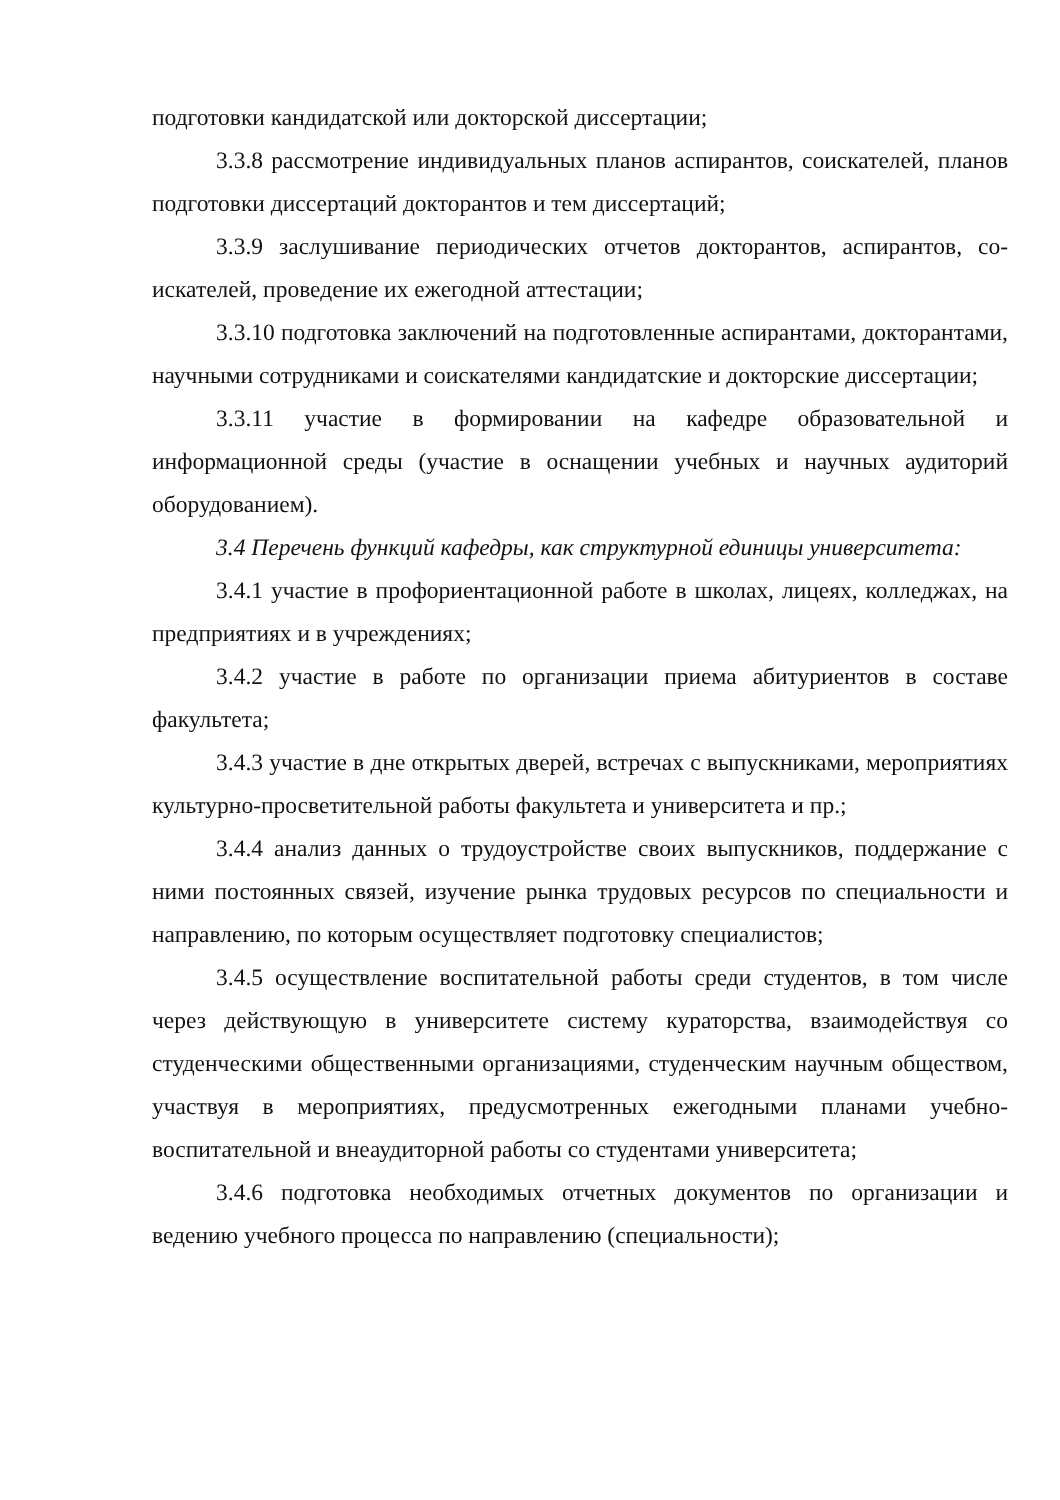подготовки кандидатской или докторской диссертации;
3.3.8 рассмотрение индивидуальных планов аспирантов, соискателей, планов подготовки диссертаций докторантов и тем диссертаций;
3.3.9 заслушивание периодических отчетов докторантов, аспирантов, со-искателей, проведение их ежегодной аттестации;
3.3.10 подготовка заключений на подготовленные аспирантами, докторантами, научными сотрудниками и соискателями кандидатские и докторские диссертации;
3.3.11 участие в формировании на кафедре образовательной и информационной среды (участие в оснащении учебных и научных аудиторий оборудованием).
3.4 Перечень функций кафедры, как структурной единицы университета:
3.4.1 участие в профориентационной работе в школах, лицеях, колледжах, на предприятиях и в учреждениях;
3.4.2 участие в работе по организации приема абитуриентов в составе факультета;
3.4.3 участие в дне открытых дверей, встречах с выпускниками, мероприятиях культурно-просветительной работы факультета и университета и пр.;
3.4.4 анализ данных о трудоустройстве своих выпускников, поддержание с ними постоянных связей, изучение рынка трудовых ресурсов по специальности и направлению, по которым осуществляет подготовку специалистов;
3.4.5 осуществление воспитательной работы среди студентов, в том числе через действующую в университете систему кураторства, взаимодействуя со студенческими общественными организациями, студенческим научным обществом, участвуя в мероприятиях, предусмотренных ежегодными планами учебно-воспитательной и внеаудиторной работы со студентами университета;
3.4.6 подготовка необходимых отчетных документов по организации и ведению учебного процесса по направлению (специальности);